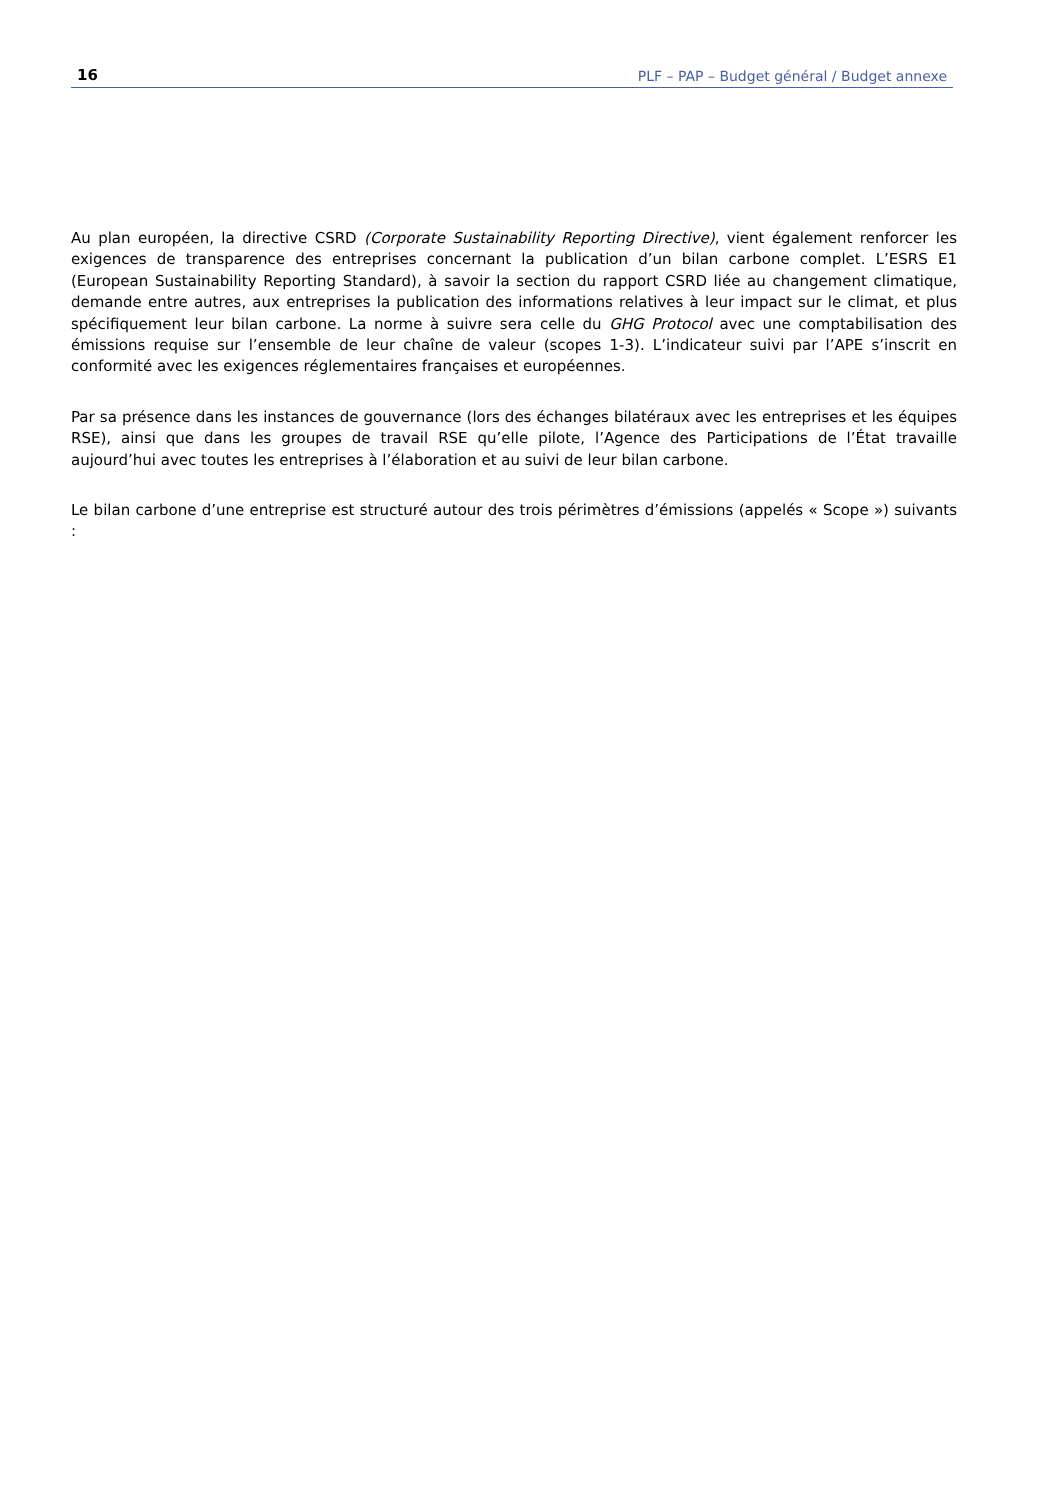16 PLF – PAP – Budget général / Budget annexe
Au plan européen, la directive CSRD (Corporate Sustainability Reporting Directive), vient également renforcer les exigences de transparence des entreprises concernant la publication d’un bilan carbone complet. L’ESRS E1 (European Sustainability Reporting Standard), à savoir la section du rapport CSRD liée au changement climatique, demande entre autres, aux entreprises la publication des informations relatives à leur impact sur le climat, et plus spécifiquement leur bilan carbone. La norme à suivre sera celle du GHG Protocol avec une comptabilisation des émissions requise sur l’ensemble de leur chaîne de valeur (scopes 1-3). L’indicateur suivi par l’APE s’inscrit en conformité avec les exigences réglementaires françaises et européennes.
Par sa présence dans les instances de gouvernance (lors des échanges bilatéraux avec les entreprises et les équipes RSE), ainsi que dans les groupes de travail RSE qu’elle pilote, l’Agence des Participations de l’État travaille aujourd’hui avec toutes les entreprises à l’élaboration et au suivi de leur bilan carbone.
Le bilan carbone d’une entreprise est structuré autour des trois périmètres d’émissions (appelés « Scope ») suivants :